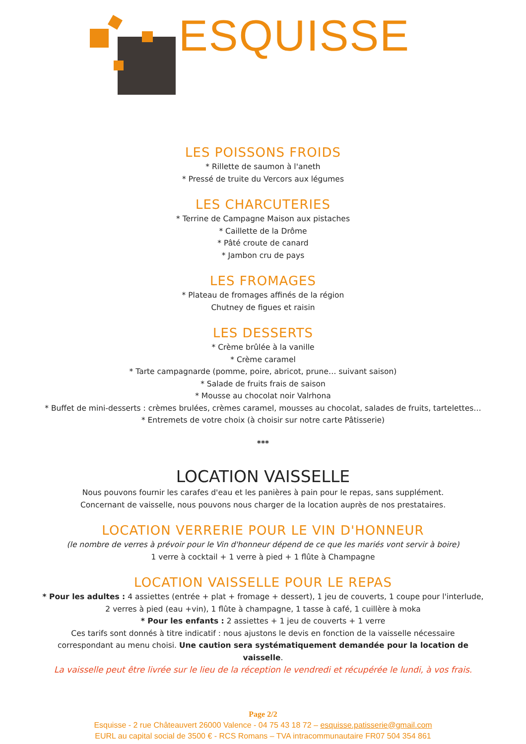ESQUISSE
LES POISSONS FROIDS
* Rillette de saumon à l'aneth
* Pressé de truite du Vercors aux légumes
LES CHARCUTERIES
* Terrine de Campagne Maison aux pistaches
* Caillette de la Drôme
* Pâté croute de canard
* Jambon cru de pays
LES FROMAGES
* Plateau de fromages affinés de la région
Chutney de figues et raisin
LES DESSERTS
* Crème brûlée à la vanille
* Crème caramel
* Tarte campagnarde (pomme, poire, abricot, prune… suivant saison)
* Salade de fruits frais de saison
* Mousse au chocolat noir Valrhona
* Buffet de mini-desserts : crèmes brulées, crèmes caramel, mousses au chocolat, salades de fruits, tartelettes…
* Entremets de votre choix (à choisir sur notre carte Pâtisserie)
***
LOCATION VAISSELLE
Nous pouvons fournir les carafes d'eau et les panières à pain pour le repas, sans supplément.
Concernant de vaisselle, nous pouvons nous charger de la location auprès de nos prestataires.
LOCATION VERRERIE POUR LE VIN D'HONNEUR
(le nombre de verres à prévoir pour le Vin d'honneur dépend de ce que les mariés vont servir à boire)
1 verre à cocktail + 1 verre à pied + 1 flûte à Champagne
LOCATION VAISSELLE POUR LE REPAS
* Pour les adultes : 4 assiettes (entrée + plat + fromage + dessert), 1 jeu de couverts, 1 coupe pour l'interlude, 2 verres à pied (eau +vin), 1 flûte à champagne, 1 tasse à café, 1 cuillère à moka
* Pour les enfants : 2 assiettes + 1 jeu de couverts + 1 verre
Ces tarifs sont donnés à titre indicatif : nous ajustons le devis en fonction de la vaisselle nécessaire correspondant au menu choisi. Une caution sera systématiquement demandée pour la location de vaisselle.
La vaisselle peut être livrée sur le lieu de la réception le vendredi et récupérée le lundi, à vos frais.
Page 2/2
Esquisse - 2 rue Châteauvert 26000 Valence - 04 75 43 18 72 – esquisse.patisserie@gmail.com
EURL au capital social de 3500 € - RCS Romans – TVA intracommunautaire FR07 504 354 861